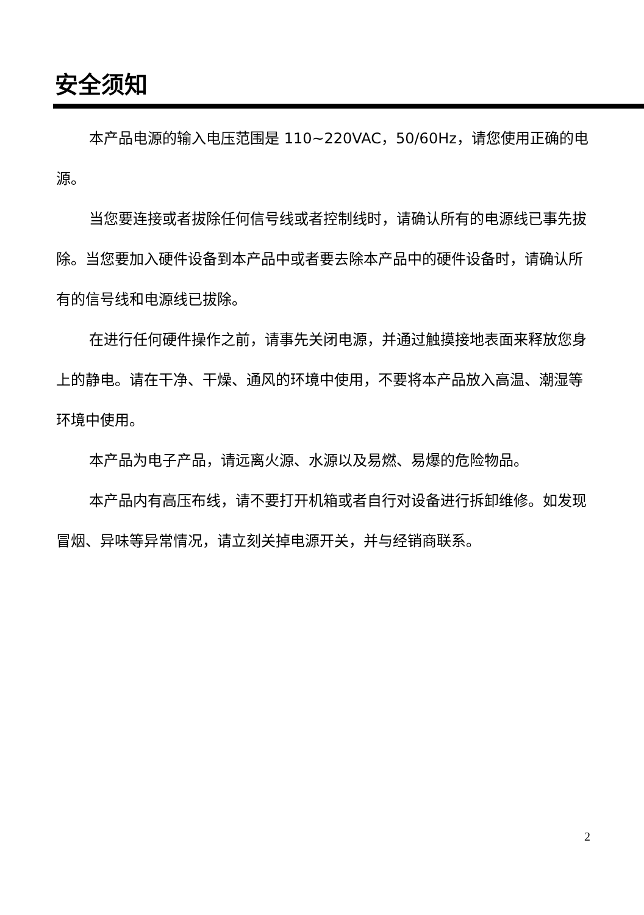安全须知
本产品电源的输入电压范围是 110~220VAC，50/60Hz，请您使用正确的电源。
当您要连接或者拔除任何信号线或者控制线时，请确认所有的电源线已事先拔除。当您要加入硬件设备到本产品中或者要去除本产品中的硬件设备时，请确认所有的信号线和电源线已拔除。
在进行任何硬件操作之前，请事先关闭电源，并通过触摸接地表面来释放您身上的静电。请在干净、干燥、通风的环境中使用，不要将本产品放入高温、潮湿等环境中使用。
本产品为电子产品，请远离火源、水源以及易燃、易爆的危险物品。
本产品内有高压布线，请不要打开机箱或者自行对设备进行拆卸维修。如发现冒烟、异味等异常情况，请立刻关掉电源开关，并与经销商联系。
2